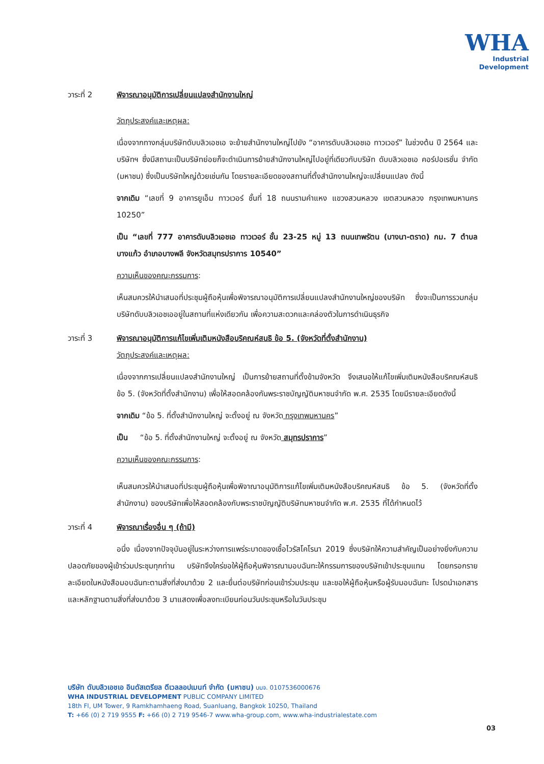WHA
Industrial
Development
วาระที่ 2 พิจารณาอนุมัติการเปลี่ยนแปลงสำนักงานใหญ่
วัตถุประสงค์และเหตุผล:
เนื่องจากทางกลุ่มบริษัทดับบลิวเอชเอ จะย้ายสำนักงานใหญ่ไปยัง “อาคารดับบลิวเอชเอ ทาวเวอร์” ในช่วงต้น ปี 2564 และบริษัทฯ ซึ่งมีสถานะเป็นบริษัทย่อยก็จะดำเนินการย้ายสำนักงานใหญ่ไปอยู่ที่เดียวกับบริษัท ดับบลิวเอชเอ คอร์ปอเรชั่น จำกัด (มหาชน) ซึ่งเป็นบริษัทใหญ่ด้วยเช่นกัน โดยรายละเอียดของสถานที่ตั้งสำนักงานใหญ่จะเปลี่ยนแปลง ดังนี้
จากเดิม “เลขที่ 9 อาคารยูเอ็ม ทาวเวอร์ ชั้นที่ 18 ถนนรามคำแหง แขวงสวนหลวง เขตสวนหลวง กรุงเทพมหานคร 10250”
เป็น “เลขที่ 777 อาคารดับบลิวเอชเอ ทาวเวอร์ ชั้น 23-25 หมู่ 13 ถนนเทพรัตน (บางนา-ตราด) กม. 7 ตำบลบางแก้ว อำเภอบางพลี จังหวัดสมุทรปราการ 10540”
ความเห็นของคณะกรรมการ:
เห็นสมควรให้นำเสนอที่ประชุมผู้ถือหุ้นเพื่อพิจารณาอนุมัติการเปลี่ยนแปลงสำนักงานใหญ่ของบริษัท ซึ่งจะเป็นการรวมกลุ่มบริษัทดับบลิวเอชเออยู่ในสถานที่แห่งเดียวกัน เพื่อความสะดวกและคล่องตัวในการดำเนินธุรกิจ
วาระที่ 3 พิจารณาอนุมัติการแก้ไขเพิ่มเติมหนังสือบริคณห์สนธิ ข้อ 5. (จังหวัดที่ตั้งสำนักงาน)
วัตถุประสงค์และเหตุผล:
เนื่องจากการเปลี่ยนแปลงสำนักงานใหญ่ เป็นการย้ายสถานที่ตั้งข้ามจังหวัด จึงเสนอให้แก้ไขเพิ่มเติมหนังสือบริคณห์สนธิ ข้อ 5. (จังหวัดที่ตั้งสำนักงาน) เพื่อให้สอดคล้องกันพระราชบัญญัติมหาชนจำกัด พ.ศ. 2535 โดยมีรายละเอียดดังนี้
จากเดิม “ข้อ 5. ที่ตั้งสำนักงานใหญ่ จะตั้งอยู่ ณ จังหวัด กรุงเทพมหานคร”
เป็น “ข้อ 5. ที่ตั้งสำนักงานใหญ่ จะตั้งอยู่ ณ จังหวัด สมุทรปราการ”
ความเห็นของคณะกรรมการ:
เห็นสมควรให้นำเสนอที่ประชุมผู้ถือหุ้นเพื่อพิจาณาอนุมัติการแก้ไขเพิ่มเติมหนังสือบริคณห์สนธิ ข้อ 5. (จังหวัดที่ตั้งสำนักงาน) ของบริษัทเพื่อให้สอดคล้องกับพระราชบัญญัติบริษัทมหาชนจำกัด พ.ศ. 2535 ที่ได้กำหนดไว้
วาระที่ 4 พิจารณาเรื่องอื่น ๆ (ถ้ามี)
อนึ่ง เนื่องจากปัจจุบันอยู่ในระหว่างการแพร่ระบาดของเชื้อไวรัสโคโรนา 2019 ซึ่งบริษัทให้ความสำคัญเป็นอย่างยิ่งกับความปลอดภัยของผู้เข้าร่วมประชุมทุกท่าน บริษัทจึงใคร่ขอให้ผู้ถือหุ้นพิจารณามอบฉันทะให้กรรมการของบริษัทเข้าประชุมแทน โดยกรอกรายละเอียดในหนังสือมอบฉันทะตามสิ่งที่ส่งมาด้วย 2 และยื่นต่อบริษัทก่อนเข้าร่วมประชุม และขอให้ผู้ถือหุ้นหรือผู้รับมอบฉันทะ โปรดนำเอกสารและหลักฐานตามสิ่งที่ส่งมาด้วย 3 มาแสดงเพื่อลงทะเบียนก่อนวันประชุมหรือในวันประชุม
บริษัท ดับบลิวเอชเอ อินดัสเตรียล ดีเวลลอปเมนท์ จำกัด (มหาชน) บมจ. 0107536000676
WHA INDUSTRIAL DEVELOPMENT PUBLIC COMPANY LIMITED
18th Fl, UM Tower, 9 Ramkhamhaeng Road, Suanluang, Bangkok 10250, Thailand
T: +66 (0) 2 719 9555 F: +66 (0) 2 719 9546-7 www.wha-group.com, www.wha-industrialestate.com
03